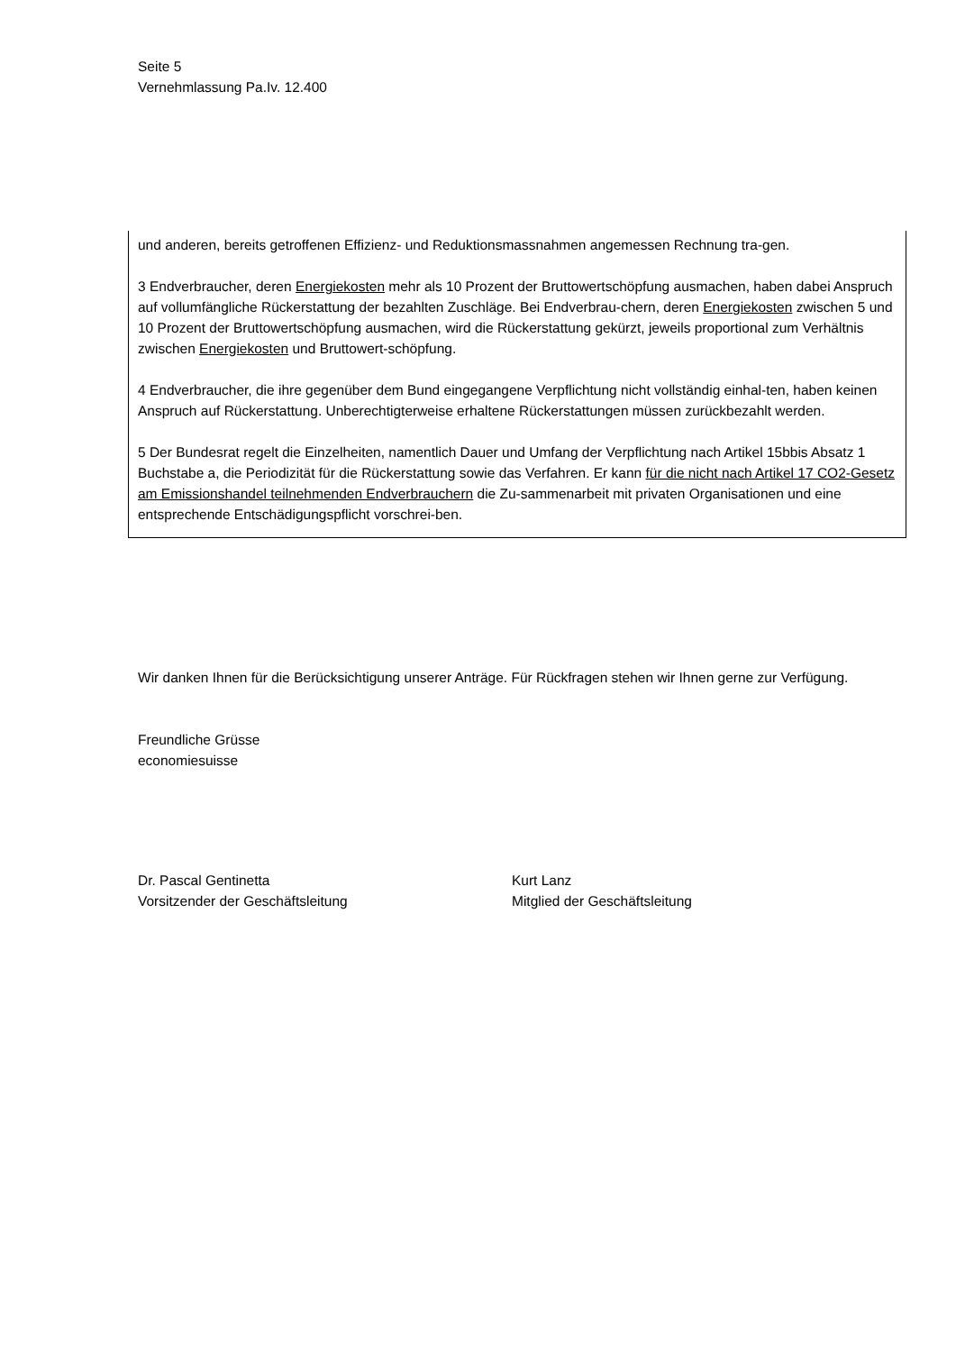Seite 5
Vernehmlassung Pa.Iv. 12.400
und anderen, bereits getroffenen Effizienz- und Reduktionsmassnahmen angemessen Rechnung tra-gen.
3 Endverbraucher, deren Energiekosten mehr als 10 Prozent der Bruttowertschöpfung ausmachen, haben dabei Anspruch auf vollumfängliche Rückerstattung der bezahlten Zuschläge. Bei Endverbrau-chern, deren Energiekosten zwischen 5 und 10 Prozent der Bruttowertschöpfung ausmachen, wird die Rückerstattung gekürzt, jeweils proportional zum Verhältnis zwischen Energiekosten und Bruttowert-schöpfung.
4 Endverbraucher, die ihre gegenüber dem Bund eingegangene Verpflichtung nicht vollständig einhal-ten, haben keinen Anspruch auf Rückerstattung. Unberechtigterweise erhaltene Rückerstattungen müssen zurückbezahlt werden.
5 Der Bundesrat regelt die Einzelheiten, namentlich Dauer und Umfang der Verpflichtung nach Artikel 15bbis Absatz 1 Buchstabe a, die Periodizität für die Rückerstattung sowie das Verfahren. Er kann für die nicht nach Artikel 17 CO2-Gesetz am Emissionshandel teilnehmenden Endverbrauchern die Zu-sammenarbeit mit privaten Organisationen und eine entsprechende Entschädigungspflicht vorschrei-ben.
Wir danken Ihnen für die Berücksichtigung unserer Anträge. Für Rückfragen stehen wir Ihnen gerne zur Verfügung.
Freundliche Grüsse
economiesuisse
Dr. Pascal Gentinetta
Vorsitzender der Geschäftsleitung
Kurt Lanz
Mitglied der Geschäftsleitung